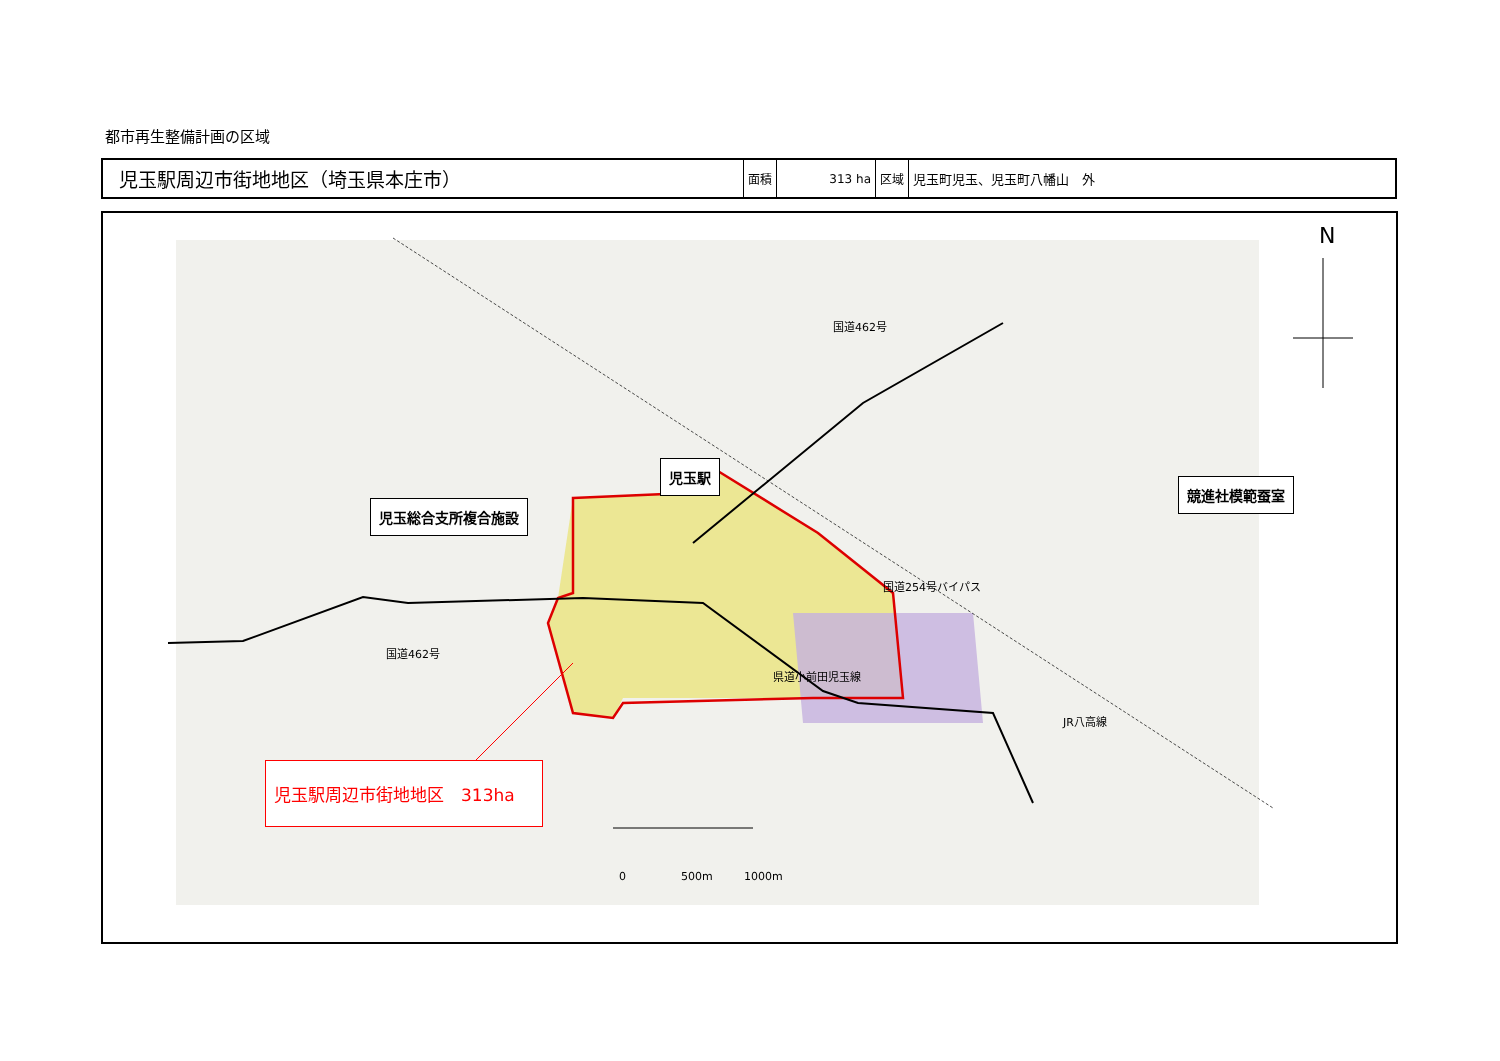都市再生整備計画の区域
| 児玉駅周辺市街地地区（埼玉県本庄市） | 面積 | 313 ha | 区域 | 児玉町児玉、児玉町八幡山 外 |
N
児玉駅
競進社模範蚕室
児玉総合支所複合施設
国道462号
国道254号バイパス
国道462号
県道小前田児玉線
JR八高線
児玉駅周辺市街地地区　313ha
0 500m 1000m